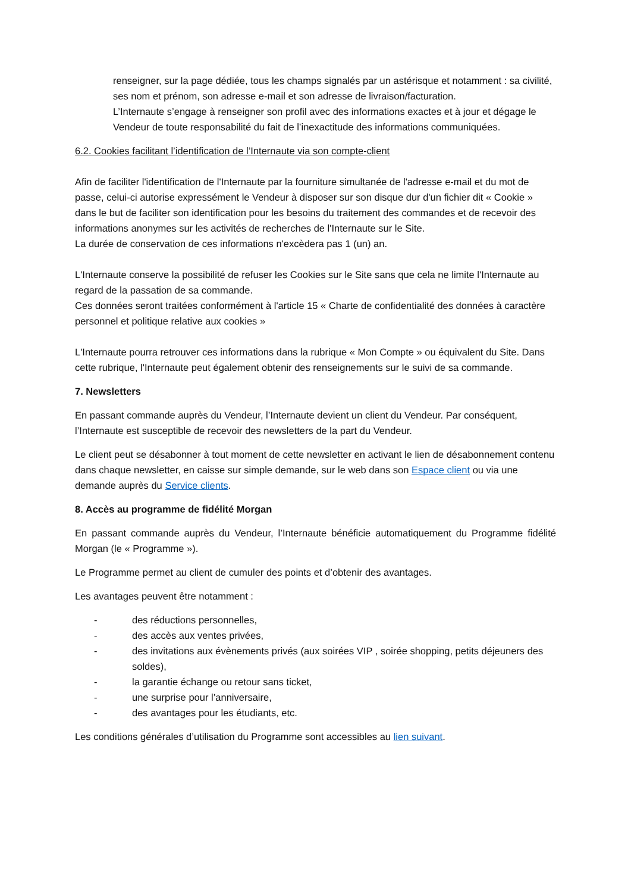renseigner, sur la page dédiée, tous les champs signalés par un astérisque et notamment : sa civilité, ses nom et prénom, son adresse e-mail et son adresse de livraison/facturation.
L’Internaute s’engage à renseigner son profil avec des informations exactes et à jour et dégage le Vendeur de toute responsabilité du fait de l’inexactitude des informations communiquées.
6.2. Cookies facilitant l’identification de l’Internaute via son compte-client
Afin de faciliter l'identification de l'Internaute par la fourniture simultanée de l'adresse e-mail et du mot de passe, celui-ci autorise expressément le Vendeur à disposer sur son disque dur d'un fichier dit « Cookie » dans le but de faciliter son identification pour les besoins du traitement des commandes et de recevoir des informations anonymes sur les activités de recherches de l'Internaute sur le Site.
La durée de conservation de ces informations n'excèdera pas 1 (un) an.
L'Internaute conserve la possibilité de refuser les Cookies sur le Site sans que cela ne limite l'Internaute au regard de la passation de sa commande.
Ces données seront traitées conformément à l'article 15 « Charte de confidentialité des données à caractère personnel et politique relative aux cookies »
L'Internaute pourra retrouver ces informations dans la rubrique « Mon Compte » ou équivalent du Site. Dans cette rubrique, l'Internaute peut également obtenir des renseignements sur le suivi de sa commande.
7. Newsletters
En passant commande auprès du Vendeur, l’Internaute devient un client du Vendeur. Par conséquent, l’Internaute est susceptible de recevoir des newsletters de la part du Vendeur.
Le client peut se désabonner à tout moment de cette newsletter en activant le lien de désabonnement contenu dans chaque newsletter, en caisse sur simple demande, sur le web dans son Espace client ou via une demande auprès du Service clients.
8. Accès au programme de fidélité Morgan
En passant commande auprès du Vendeur, l’Internaute bénéficie automatiquement du Programme fidélité Morgan (le « Programme »).
Le Programme permet au client de cumuler des points et d’obtenir des avantages.
Les avantages peuvent être notamment :
- des réductions personnelles,
- des accès aux ventes privées,
- des invitations aux évènements privés (aux soirées VIP , soirée shopping, petits déjeuners des soldes),
- la garantie échange ou retour sans ticket,
- une surprise pour l’anniversaire,
- des avantages pour les étudiants, etc.
Les conditions générales d’utilisation du Programme sont accessibles au lien suivant.